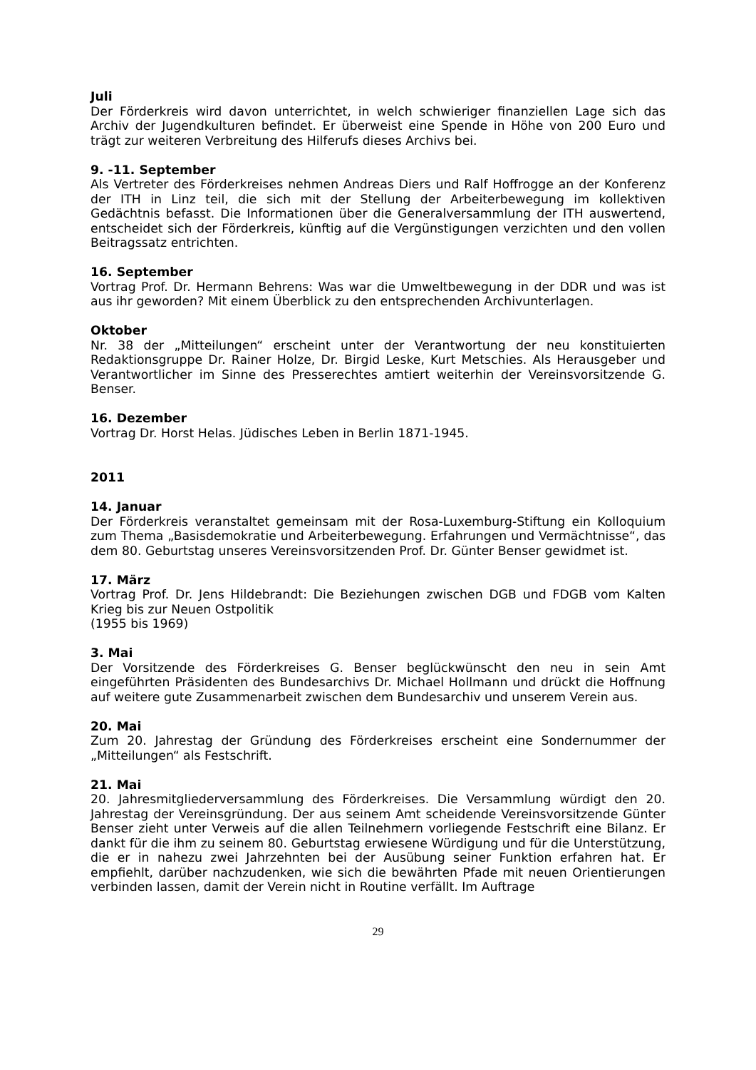Juli
Der Förderkreis wird davon unterrichtet, in welch schwieriger finanziellen Lage sich das Archiv der Jugendkulturen befindet. Er überweist eine Spende in Höhe von 200 Euro und trägt zur weiteren Verbreitung des Hilferufs dieses Archivs bei.
9. -11. September
Als Vertreter des Förderkreises nehmen Andreas Diers und Ralf Hoffrogge an der Konferenz der ITH in Linz teil, die sich mit der Stellung der Arbeiterbewegung im kollektiven Gedächtnis befasst. Die Informationen über die Generalversammlung der ITH auswertend, entscheidet sich der Förderkreis, künftig auf die Vergünstigungen verzichten und den vollen Beitragssatz entrichten.
16. September
Vortrag Prof. Dr. Hermann Behrens: Was war die Umweltbewegung in der DDR und was ist aus ihr geworden? Mit einem Überblick zu den entsprechenden Archivunterlagen.
Oktober
Nr. 38 der „Mitteilungen“ erscheint unter der Verantwortung der neu konstituierten Redaktionsgruppe Dr. Rainer Holze, Dr. Birgid Leske, Kurt Metschies. Als Herausgeber und Verantwortlicher im Sinne des Presserechtes amtiert weiterhin der Vereinsvorsitzende G. Benser.
16. Dezember
Vortrag Dr. Horst Helas. Jüdisches Leben in Berlin 1871-1945.
2011
14. Januar
Der Förderkreis veranstaltet gemeinsam mit der Rosa-Luxemburg-Stiftung ein Kolloquium zum Thema „Basisdemokratie und Arbeiterbewegung. Erfahrungen und Vermächtnisse“, das dem 80. Geburtstag unseres Vereinsvorsitzenden Prof. Dr. Günter Benser gewidmet ist.
17. März
Vortrag Prof. Dr. Jens Hildebrandt: Die Beziehungen zwischen DGB und FDGB vom Kalten Krieg bis zur Neuen Ostpolitik
(1955 bis 1969)
3. Mai
Der Vorsitzende des Förderkreises G. Benser beglückwünscht den neu in sein Amt eingeführten Präsidenten des Bundesarchivs Dr. Michael Hollmann und drückt die Hoffnung auf weitere gute Zusammenarbeit zwischen dem Bundesarchiv und unserem Verein aus.
20. Mai
Zum 20. Jahrestag der Gründung des Förderkreises erscheint eine Sondernummer der „Mitteilungen“ als Festschrift.
21. Mai
20. Jahresmitgliederversammlung des Förderkreises. Die Versammlung würdigt den 20. Jahrestag der Vereinsgründung. Der aus seinem Amt scheidende Vereinsvorsitzende Günter Benser zieht unter Verweis auf die allen Teilnehmern vorliegende Festschrift eine Bilanz. Er dankt für die ihm zu seinem 80. Geburtstag erwiesene Würdigung und für die Unterstützung, die er in nahezu zwei Jahrzehnten bei der Ausübung seiner Funktion erfahren hat. Er empfiehlt, darüber nachzudenken, wie sich die bewährten Pfade mit neuen Orientierungen verbinden lassen, damit der Verein nicht in Routine verfällt. Im Auftrage
29